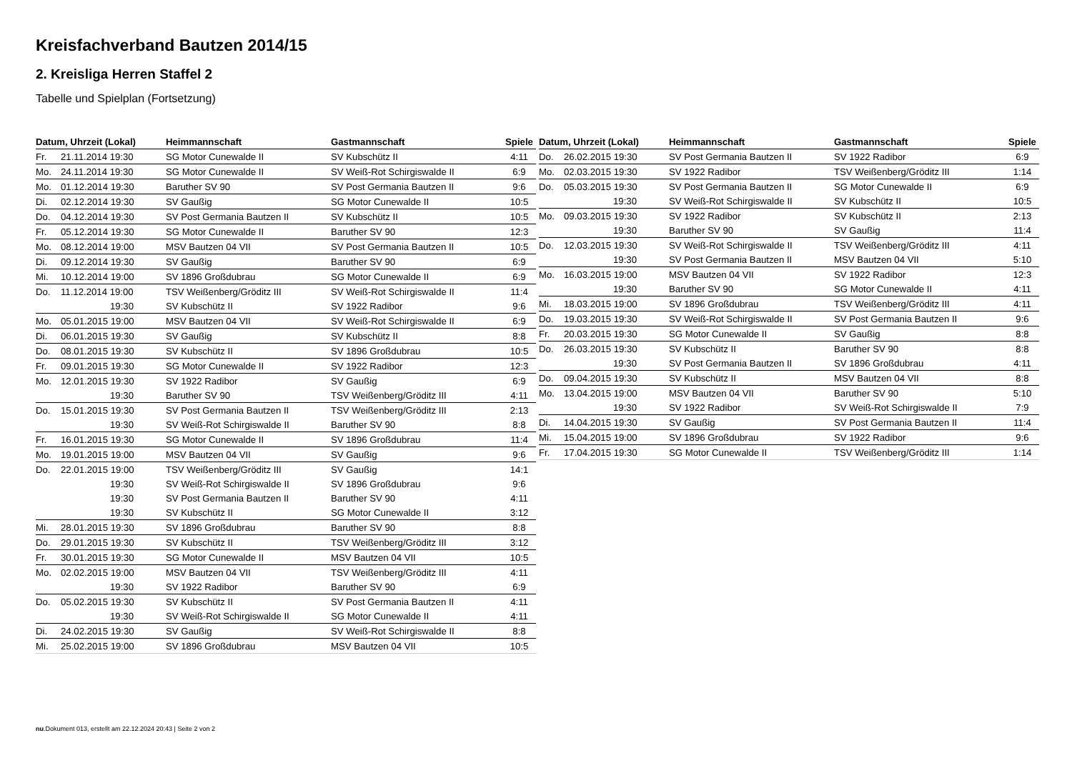Kreisfachverband Bautzen 2014/15
2. Kreisliga Herren Staffel 2
Tabelle und Spielplan (Fortsetzung)
| Datum, Uhrzeit (Lokal) | | Heimmannschaft | Gastmannschaft | Spiele |
| --- | --- | --- | --- | --- |
| Fr. | 21.11.2014 19:30 | SG Motor Cunewalde II | SV Kubschütz II | 4:11 |
| Mo. | 24.11.2014 19:30 | SG Motor Cunewalde II | SV Weiß-Rot Schirgiswalde II | 6:9 |
| Mo. | 01.12.2014 19:30 | Baruther SV 90 | SV Post Germania Bautzen II | 9:6 |
| Di. | 02.12.2014 19:30 | SV Gaußig | SG Motor Cunewalde II | 10:5 |
| Do. | 04.12.2014 19:30 | SV Post Germania Bautzen II | SV Kubschütz II | 10:5 |
| Fr. | 05.12.2014 19:30 | SG Motor Cunewalde II | Baruther SV 90 | 12:3 |
| Mo. | 08.12.2014 19:00 | MSV Bautzen 04 VII | SV Post Germania Bautzen II | 10:5 |
| Di. | 09.12.2014 19:30 | SV Gaußig | Baruther SV 90 | 6:9 |
| Mi. | 10.12.2014 19:00 | SV 1896 Großdubrau | SG Motor Cunewalde II | 6:9 |
| Do. | 11.12.2014 19:00 | TSV Weißenberg/Gröditz III | SV Weiß-Rot Schirgiswalde II | 11:4 |
| | 19:30 | SV Kubschütz II | SV 1922 Radibor | 9:6 |
| Mo. | 05.01.2015 19:00 | MSV Bautzen 04 VII | SV Weiß-Rot Schirgiswalde II | 6:9 |
| Di. | 06.01.2015 19:30 | SV Gaußig | SV Kubschütz II | 8:8 |
| Do. | 08.01.2015 19:30 | SV Kubschütz II | SV 1896 Großdubrau | 10:5 |
| Fr. | 09.01.2015 19:30 | SG Motor Cunewalde II | SV 1922 Radibor | 12:3 |
| Mo. | 12.01.2015 19:30 | SV 1922 Radibor | SV Gaußig | 6:9 |
| | 19:30 | Baruther SV 90 | TSV Weißenberg/Gröditz III | 4:11 |
| Do. | 15.01.2015 19:30 | SV Post Germania Bautzen II | TSV Weißenberg/Gröditz III | 2:13 |
| | 19:30 | SV Weiß-Rot Schirgiswalde II | Baruther SV 90 | 8:8 |
| Fr. | 16.01.2015 19:30 | SG Motor Cunewalde II | SV 1896 Großdubrau | 11:4 |
| Mo. | 19.01.2015 19:00 | MSV Bautzen 04 VII | SV Gaußig | 9:6 |
| Do. | 22.01.2015 19:00 | TSV Weißenberg/Gröditz III | SV Gaußig | 14:1 |
| | 19:30 | SV Weiß-Rot Schirgiswalde II | SV 1896 Großdubrau | 9:6 |
| | 19:30 | SV Post Germania Bautzen II | Baruther SV 90 | 4:11 |
| | 19:30 | SV Kubschütz II | SG Motor Cunewalde II | 3:12 |
| Mi. | 28.01.2015 19:30 | SV 1896 Großdubrau | Baruther SV 90 | 8:8 |
| Do. | 29.01.2015 19:30 | SV Kubschütz II | TSV Weißenberg/Gröditz III | 3:12 |
| Fr. | 30.01.2015 19:30 | SG Motor Cunewalde II | MSV Bautzen 04 VII | 10:5 |
| Mo. | 02.02.2015 19:00 | MSV Bautzen 04 VII | TSV Weißenberg/Gröditz III | 4:11 |
| | 19:30 | SV 1922 Radibor | Baruther SV 90 | 6:9 |
| Do. | 05.02.2015 19:30 | SV Kubschütz II | SV Post Germania Bautzen II | 4:11 |
| | 19:30 | SV Weiß-Rot Schirgiswalde II | SG Motor Cunewalde II | 4:11 |
| Di. | 24.02.2015 19:30 | SV Gaußig | SV Weiß-Rot Schirgiswalde II | 8:8 |
| Mi. | 25.02.2015 19:00 | SV 1896 Großdubrau | MSV Bautzen 04 VII | 10:5 |
| Datum, Uhrzeit (Lokal) | | Heimmannschaft | Gastmannschaft | Spiele |
| --- | --- | --- | --- | --- |
| Do. | 26.02.2015 19:30 | SV Post Germania Bautzen II | SV 1922 Radibor | 6:9 |
| Mo. | 02.03.2015 19:30 | SV 1922 Radibor | TSV Weißenberg/Gröditz III | 1:14 |
| Do. | 05.03.2015 19:30 | SV Post Germania Bautzen II | SG Motor Cunewalde II | 6:9 |
| | 19:30 | SV Weiß-Rot Schirgiswalde II | SV Kubschütz II | 10:5 |
| Mo. | 09.03.2015 19:30 | SV 1922 Radibor | SV Kubschütz II | 2:13 |
| | 19:30 | Baruther SV 90 | SV Gaußig | 11:4 |
| Do. | 12.03.2015 19:30 | SV Weiß-Rot Schirgiswalde II | TSV Weißenberg/Gröditz III | 4:11 |
| | 19:30 | SV Post Germania Bautzen II | MSV Bautzen 04 VII | 5:10 |
| Mo. | 16.03.2015 19:00 | MSV Bautzen 04 VII | SV 1922 Radibor | 12:3 |
| | 19:30 | Baruther SV 90 | SG Motor Cunewalde II | 4:11 |
| Mi. | 18.03.2015 19:00 | SV 1896 Großdubrau | TSV Weißenberg/Gröditz III | 4:11 |
| Do. | 19.03.2015 19:30 | SV Weiß-Rot Schirgiswalde II | SV Post Germania Bautzen II | 9:6 |
| Fr. | 20.03.2015 19:30 | SG Motor Cunewalde II | SV Gaußig | 8:8 |
| Do. | 26.03.2015 19:30 | SV Kubschütz II | Baruther SV 90 | 8:8 |
| | 19:30 | SV Post Germania Bautzen II | SV 1896 Großdubrau | 4:11 |
| Do. | 09.04.2015 19:30 | SV Kubschütz II | MSV Bautzen 04 VII | 8:8 |
| Mo. | 13.04.2015 19:00 | MSV Bautzen 04 VII | Baruther SV 90 | 5:10 |
| | 19:30 | SV 1922 Radibor | SV Weiß-Rot Schirgiswalde II | 7:9 |
| Di. | 14.04.2015 19:30 | SV Gaußig | SV Post Germania Bautzen II | 11:4 |
| Mi. | 15.04.2015 19:00 | SV 1896 Großdubrau | SV 1922 Radibor | 9:6 |
| Fr. | 17.04.2015 19:30 | SG Motor Cunewalde II | TSV Weißenberg/Gröditz III | 1:14 |
nu.Dokument 013, erstellt am 22.12.2024 20:43 | Seite 2 von 2